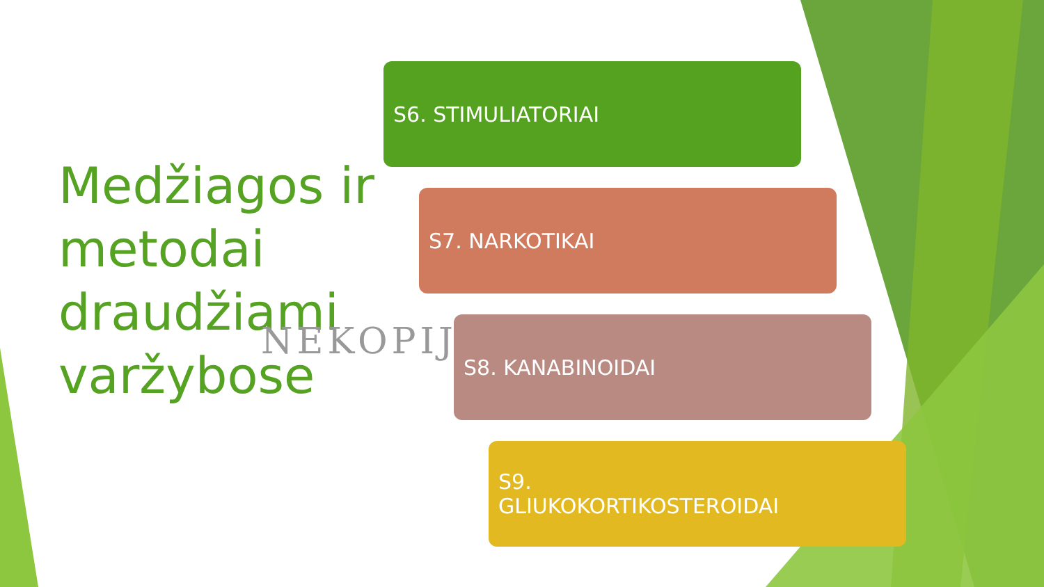Medžiagos ir
metodai
draudžiami
varžybose
NEKOPIJ
S6. STIMULIATORIAI
S7. NARKOTIKAI
S8. KANABINOIDAI
S9.
GLIUKOKORTIKOSTEROIDAI